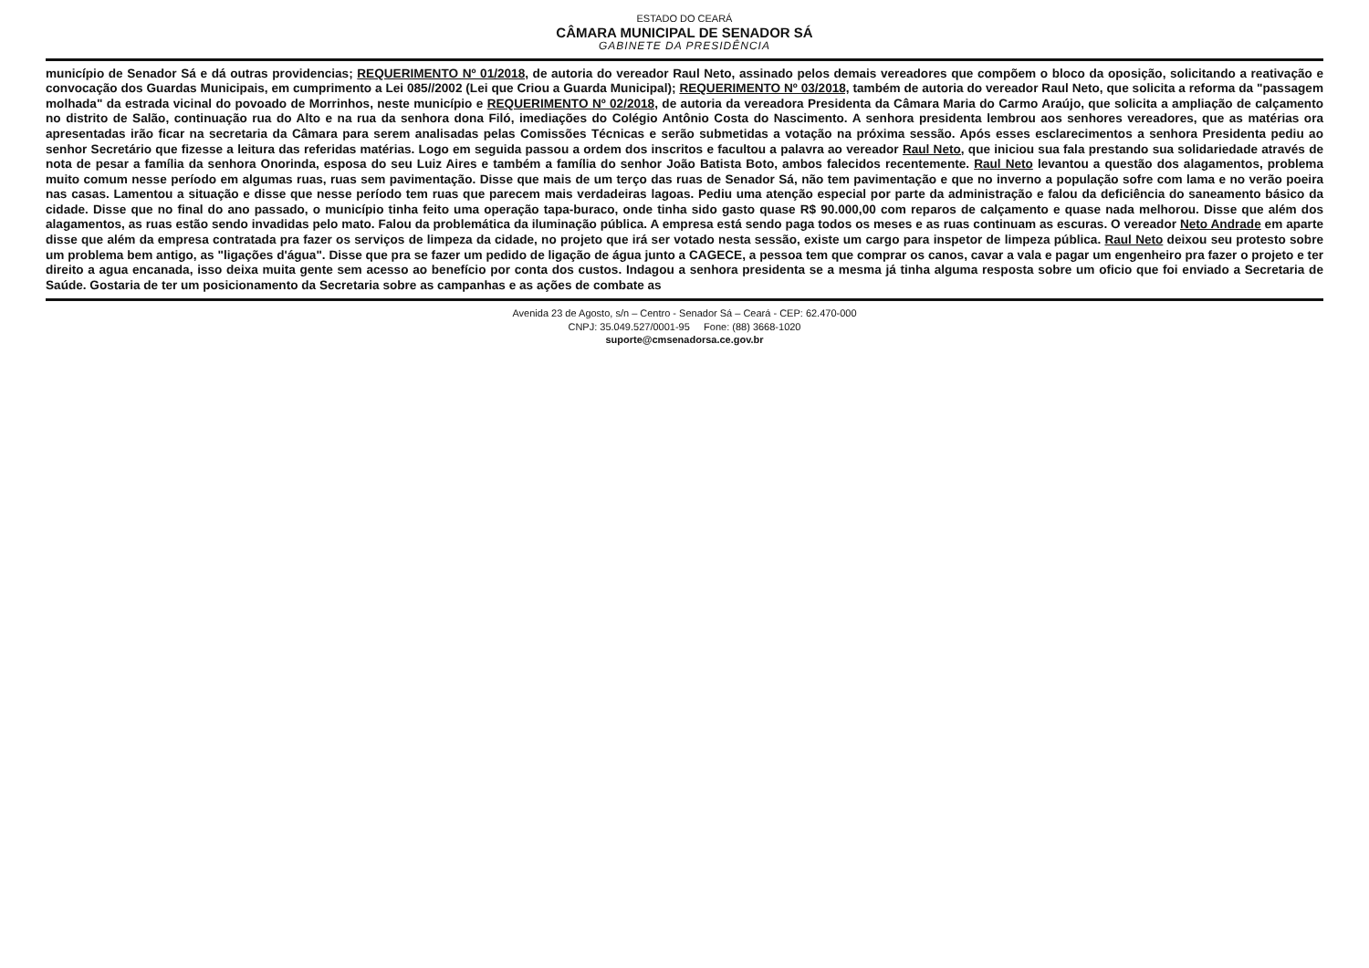ESTADO DO CEARÁ
CÂMARA MUNICIPAL DE SENADOR SÁ
GABINETE DA PRESIDÊNCIA
município de Senador Sá e dá outras providencias; REQUERIMENTO Nº 01/2018, de autoria do vereador Raul Neto, assinado pelos demais vereadores que compõem o bloco da oposição, solicitando a reativação e convocação dos Guardas Municipais, em cumprimento a Lei 085//2002 (Lei que Criou a Guarda Municipal); REQUERIMENTO Nº 03/2018, também de autoria do vereador Raul Neto, que solicita a reforma da "passagem molhada" da estrada vicinal do povoado de Morrinhos, neste município e REQUERIMENTO Nº 02/2018, de autoria da vereadora Presidenta da Câmara Maria do Carmo Araújo, que solicita a ampliação de calçamento no distrito de Salão, continuação rua do Alto e na rua da senhora dona Filó, imediações do Colégio Antônio Costa do Nascimento. A senhora presidenta lembrou aos senhores vereadores, que as matérias ora apresentadas irão ficar na secretaria da Câmara para serem analisadas pelas Comissões Técnicas e serão submetidas a votação na próxima sessão. Após esses esclarecimentos a senhora Presidenta pediu ao senhor Secretário que fizesse a leitura das referidas matérias. Logo em seguida passou a ordem dos inscritos e facultou a palavra ao vereador Raul Neto, que iniciou sua fala prestando sua solidariedade através de nota de pesar a família da senhora Onorinda, esposa do seu Luiz Aires e também a família do senhor João Batista Boto, ambos falecidos recentemente. Raul Neto levantou a questão dos alagamentos, problema muito comum nesse período em algumas ruas, ruas sem pavimentação. Disse que mais de um terço das ruas de Senador Sá, não tem pavimentação e que no inverno a população sofre com lama e no verão poeira nas casas. Lamentou a situação e disse que nesse período tem ruas que parecem mais verdadeiras lagoas. Pediu uma atenção especial por parte da administração e falou da deficiência do saneamento básico da cidade. Disse que no final do ano passado, o município tinha feito uma operação tapa-buraco, onde tinha sido gasto quase R$ 90.000,00 com reparos de calçamento e quase nada melhorou. Disse que além dos alagamentos, as ruas estão sendo invadidas pelo mato. Falou da problemática da iluminação pública. A empresa está sendo paga todos os meses e as ruas continuam as escuras. O vereador Neto Andrade em aparte disse que além da empresa contratada pra fazer os serviços de limpeza da cidade, no projeto que irá ser votado nesta sessão, existe um cargo para inspetor de limpeza pública. Raul Neto deixou seu protesto sobre um problema bem antigo, as "ligações d'água". Disse que pra se fazer um pedido de ligação de água junto a CAGECE, a pessoa tem que comprar os canos, cavar a vala e pagar um engenheiro pra fazer o projeto e ter direito a agua encanada, isso deixa muita gente sem acesso ao benefício por conta dos custos. Indagou a senhora presidenta se a mesma já tinha alguma resposta sobre um oficio que foi enviado a Secretaria de Saúde. Gostaria de ter um posicionamento da Secretaria sobre as campanhas e as ações de combate as
Avenida 23 de Agosto, s/n – Centro - Senador Sá – Ceará - CEP: 62.470-000
CNPJ: 35.049.527/0001-95 Fone: (88) 3668-1020
suporte@cmsenadorsa.ce.gov.br